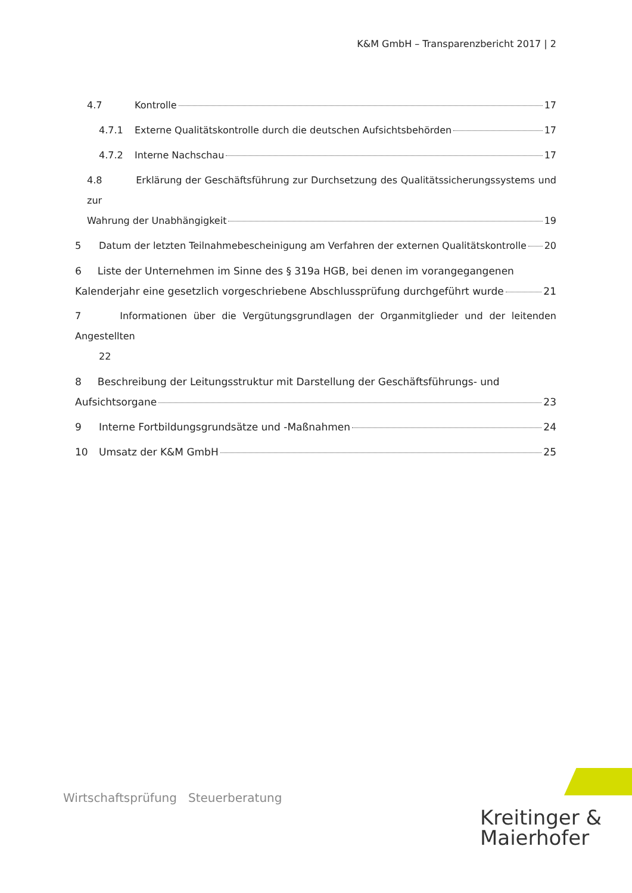K&M GmbH – Transparenzbericht 2017 | 2
4.7 Kontrolle 17
4.7.1 Externe Qualitätskontrolle durch die deutschen Aufsichtsbehörden 17
4.7.2 Interne Nachschau 17
4.8 Erklärung der Geschäftsführung zur Durchsetzung des Qualitätssicherungssystems und zur
Wahrung der Unabhängigkeit 19
5 Datum der letzten Teilnahmebescheinigung am Verfahren der externen Qualitätskontrolle 20
6 Liste der Unternehmen im Sinne des § 319a HGB, bei denen im vorangegangenen
Kalenderjahr eine gesetzlich vorgeschriebene Abschlussprüfung durchgeführt wurde 21
7 Informationen über die Vergütungsgrundlagen der Organmitglieder und der leitenden Angestellten
22
8 Beschreibung der Leitungsstruktur mit Darstellung der Geschäftsführungs- und
Aufsichtsorgane 23
9 Interne Fortbildungsgrundsätze und -Maßnahmen 24
10 Umsatz der K&M GmbH 25
Kreitinger &
Maierhofer
Wirtschaftsprüfung Steuerberatung